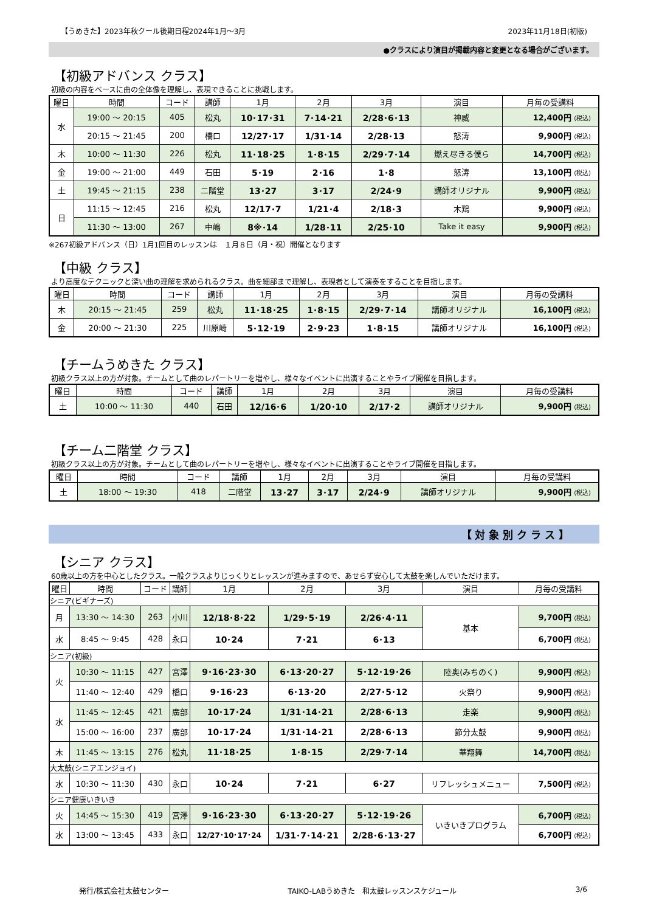【うめきた】2023年秋クール後期日程2024年1月～3月 2023年11月18日(初版)
●クラスにより演目が掲載内容と変更となる場合がございます。
【初級アドバンス クラス】
初級の内容をベースに曲の全体像を理解し、表現できることに挑戦します。
| 曜日 | 時間 | コード | 講師 | 1月 | 2月 | 3月 | 演目 | 月毎の受講料 |
| --- | --- | --- | --- | --- | --- | --- | --- | --- |
| 水 | 19:00 ～ 20:15 | 405 | 松丸 | 10･17･31 | 7･14･21 | 2/28･6･13 | 神威 | 12,400円 (税込) |
| | 20:15 ～ 21:45 | 200 | 橋口 | 12/27･17 | 1/31･14 | 2/28･13 | 怒涛 | 9,900円 (税込) |
| 木 | 10:00 ～ 11:30 | 226 | 松丸 | 11･18･25 | 1･8･15 | 2/29･7･14 | 燃え尽きる僕ら | 14,700円 (税込) |
| 金 | 19:00 ～ 21:00 | 449 | 石田 | 5･19 | 2･16 | 1･8 | 怒涛 | 13,100円 (税込) |
| 土 | 19:45 ～ 21:15 | 238 | 二階堂 | 13･27 | 3･17 | 2/24･9 | 講師オリジナル | 9,900円 (税込) |
| 日 | 11:15 ～ 12:45 | 216 | 松丸 | 12/17･7 | 1/21･4 | 2/18･3 | 木鶏 | 9,900円 (税込) |
| | 11:30 ～ 13:00 | 267 | 中嶋 | 8※･14 | 1/28･11 | 2/25･10 | Take it easy | 9,900円 (税込) |
※267初級アドバンス（日）1月1回目のレッスンは　１月８日（月・祝）開催となります
【中級 クラス】
より高度なテクニックと深い曲の理解を求められるクラス。曲を細部まで理解し、表現者として演奏をすることを目指します。
| 曜日 | 時間 | コード | 講師 | 1月 | 2月 | 3月 | 演目 | 月毎の受講料 |
| --- | --- | --- | --- | --- | --- | --- | --- | --- |
| 木 | 20:15 ～ 21:45 | 259 | 松丸 | 11･18･25 | 1･8･15 | 2/29･7･14 | 講師オリジナル | 16,100円 (税込) |
| 金 | 20:00 ～ 21:30 | 225 | 川原崎 | 5･12･19 | 2･9･23 | 1･8･15 | 講師オリジナル | 16,100円 (税込) |
【チームうめきた クラス】
初級クラス以上の方が対象。チームとして曲のレパートリーを増やし、様々なイベントに出演することやライブ開催を目指します。
| 曜日 | 時間 | コード | 講師 | 1月 | 2月 | 3月 | 演目 | 月毎の受講料 |
| --- | --- | --- | --- | --- | --- | --- | --- | --- |
| 土 | 10:00 ～ 11:30 | 440 | 石田 | 12/16･6 | 1/20･10 | 2/17･2 | 講師オリジナル | 9,900円 (税込) |
【チーム二階堂 クラス】
初級クラス以上の方が対象。チームとして曲のレパートリーを増やし、様々なイベントに出演することやライブ開催を目指します。
| 曜日 | 時間 | コード | 講師 | 1月 | 2月 | 3月 | 演目 | 月毎の受講料 |
| --- | --- | --- | --- | --- | --- | --- | --- | --- |
| 土 | 18:00 ～ 19:30 | 418 | 二階堂 | 13･27 | 3･17 | 2/24･9 | 講師オリジナル | 9,900円 (税込) |
【 対 象 別 ク ラ ス 】
【シニア クラス】
60歳以上の方を中心としたクラス。一般クラスよりじっくりとレッスンが進みますので、あせらず安心して太鼓を楽しんでいただけます。
| 曜日 | 時間 | コード | 講師 | 1月 | 2月 | 3月 | 演目 | 月毎の受講料 |
| --- | --- | --- | --- | --- | --- | --- | --- | --- |
| シニア(ビギナーズ) | | | | | | | | |
| 月 | 13:30 ～ 14:30 | 263 | 小川 | 12/18･8･22 | 1/29･5･19 | 2/26･4･11 | 基本 | 9,700円 (税込) |
| 水 | 8:45 ～ 9:45 | 428 | 永口 | 10･24 | 7･21 | 6･13 | | 6,700円 (税込) |
| シニア(初級) | | | | | | | | |
| 火 | 10:30 ～ 11:15 | 427 | 宮澤 | 9･16･23･30 | 6･13･20･27 | 5･12･19･26 | 陸奥(みちのく) | 9,900円 (税込) |
| | 11:40 ～ 12:40 | 429 | 橋口 | 9･16･23 | 6･13･20 | 2/27･5･12 | 火祭り | 9,900円 (税込) |
| 水 | 11:45 ～ 12:45 | 421 | 廣部 | 10･17･24 | 1/31･14･21 | 2/28･6･13 | 走楽 | 9,900円 (税込) |
| | 15:00 ～ 16:00 | 237 | 廣部 | 10･17･24 | 1/31･14･21 | 2/28･6･13 | 節分太鼓 | 9,900円 (税込) |
| 木 | 11:45 ～ 13:15 | 276 | 松丸 | 11･18･25 | 1･8･15 | 2/29･7･14 | 華翔舞 | 14,700円 (税込) |
| 大太鼓(シニアエンジョイ) | | | | | | | | |
| 水 | 10:30 ～ 11:30 | 430 | 永口 | 10･24 | 7･21 | 6･27 | リフレッシュメニュー | 7,500円 (税込) |
| シニア健康いきいき | | | | | | | | |
| 火 | 14:45 ～ 15:30 | 419 | 宮澤 | 9･16･23･30 | 6･13･20･27 | 5･12･19･26 | いきいきプログラム | 6,700円 (税込) |
| 水 | 13:00 ～ 13:45 | 433 | 永口 | 12/27･10･17･24 | 1/31･7･14･21 | 2/28･6･13･27 | | 6,700円 (税込) |
発行/株式会社太鼓センター TAIKO-LABうめきた　和太鼓レッスンスケジュール 3/6